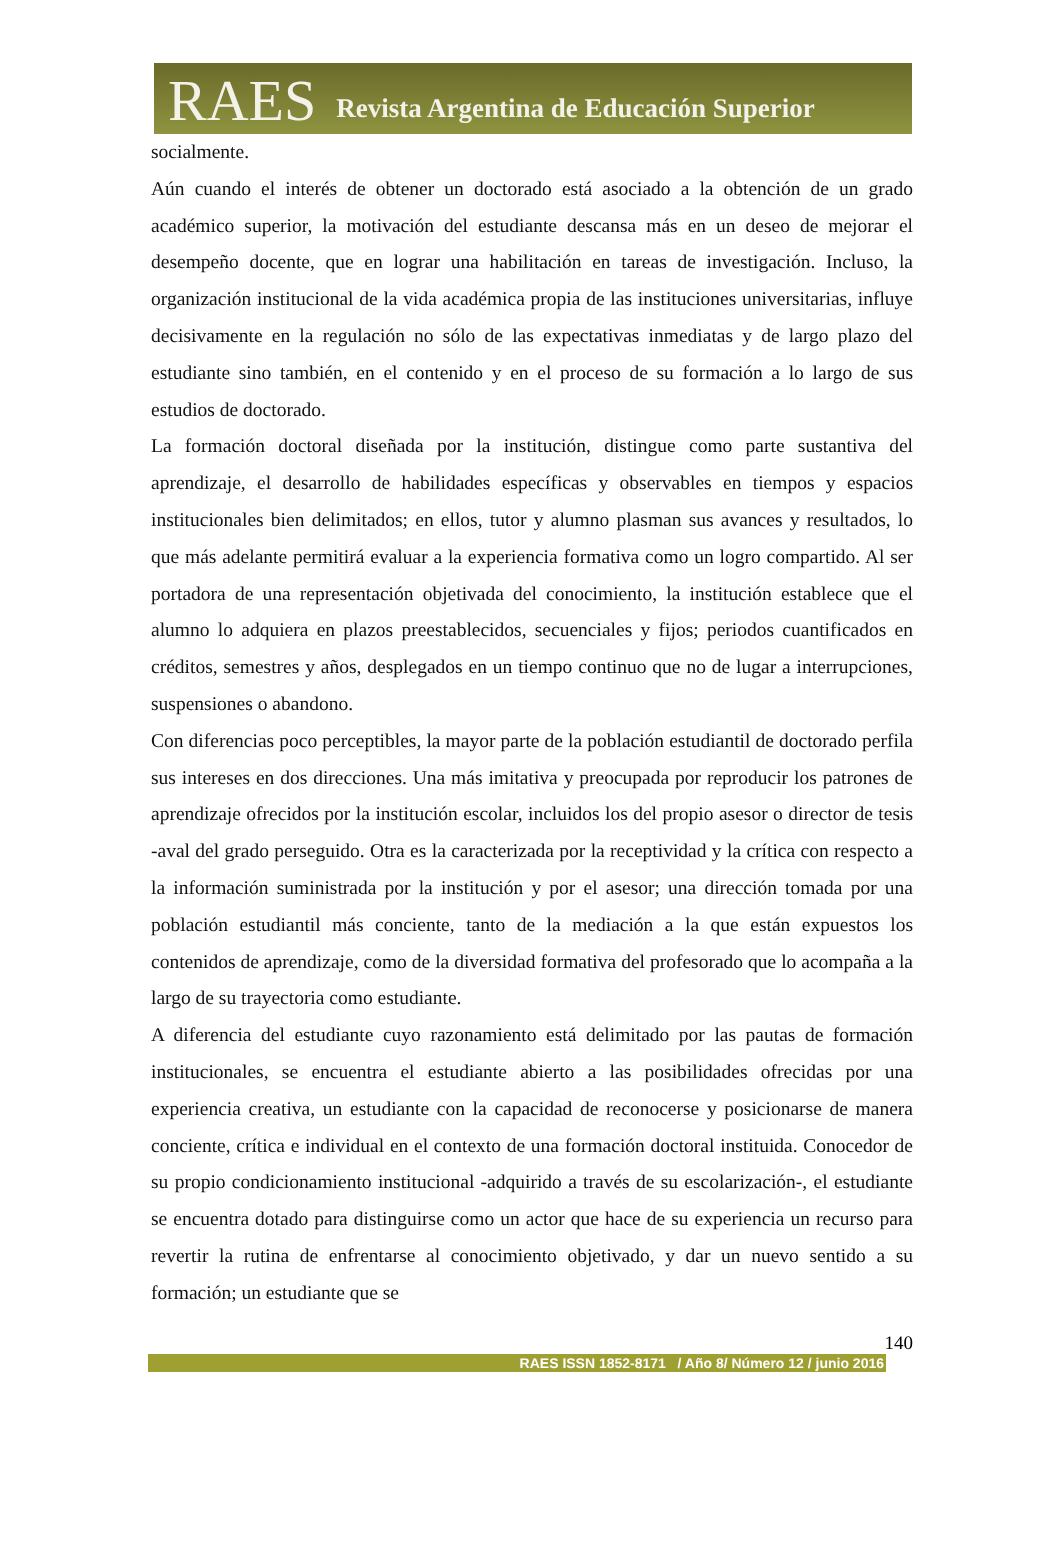RAES Revista Argentina de Educación Superior
socialmente.
Aún cuando el interés de obtener un doctorado está asociado a la obtención de un grado académico superior, la motivación del estudiante descansa más en un deseo de mejorar el desempeño docente, que en lograr una habilitación en tareas de investigación. Incluso, la organización institucional de la vida académica propia de las instituciones universitarias, influye decisivamente en la regulación no sólo de las expectativas inmediatas y de largo plazo del estudiante sino también, en el contenido y en el proceso de su formación a lo largo de sus estudios de doctorado.
La formación doctoral diseñada por la institución, distingue como parte sustantiva del aprendizaje, el desarrollo de habilidades específicas y observables en tiempos y espacios institucionales bien delimitados; en ellos, tutor y alumno plasman sus avances y resultados, lo que más adelante permitirá evaluar a la experiencia formativa como un logro compartido. Al ser portadora de una representación objetivada del conocimiento, la institución establece que el alumno lo adquiera en plazos preestablecidos, secuenciales y fijos; periodos cuantificados en créditos, semestres y años, desplegados en un tiempo continuo que no de lugar a interrupciones, suspensiones o abandono.
Con diferencias poco perceptibles, la mayor parte de la población estudiantil de doctorado perfila sus intereses en dos direcciones. Una más imitativa y preocupada por reproducir los patrones de aprendizaje ofrecidos por la institución escolar, incluidos los del propio asesor o director de tesis -aval del grado perseguido. Otra es la caracterizada por la receptividad y la crítica con respecto a la información suministrada por la institución y por el asesor; una dirección tomada por una población estudiantil más conciente, tanto de la mediación a la que están expuestos los contenidos de aprendizaje, como de la diversidad formativa del profesorado que lo acompaña a la largo de su trayectoria como estudiante.
A diferencia del estudiante cuyo razonamiento está delimitado por las pautas de formación institucionales, se encuentra el estudiante abierto a las posibilidades ofrecidas por una experiencia creativa, un estudiante con la capacidad de reconocerse y posicionarse de manera conciente, crítica e individual en el contexto de una formación doctoral instituida. Conocedor de su propio condicionamiento institucional -adquirido a través de su escolarización-, el estudiante se encuentra dotado para distinguirse como un actor que hace de su experiencia un recurso para revertir la rutina de enfrentarse al conocimiento objetivado, y dar un nuevo sentido a su formación; un estudiante que se
140
RAES ISSN 1852-8171 / Año 8/ Número 12 / junio 2016